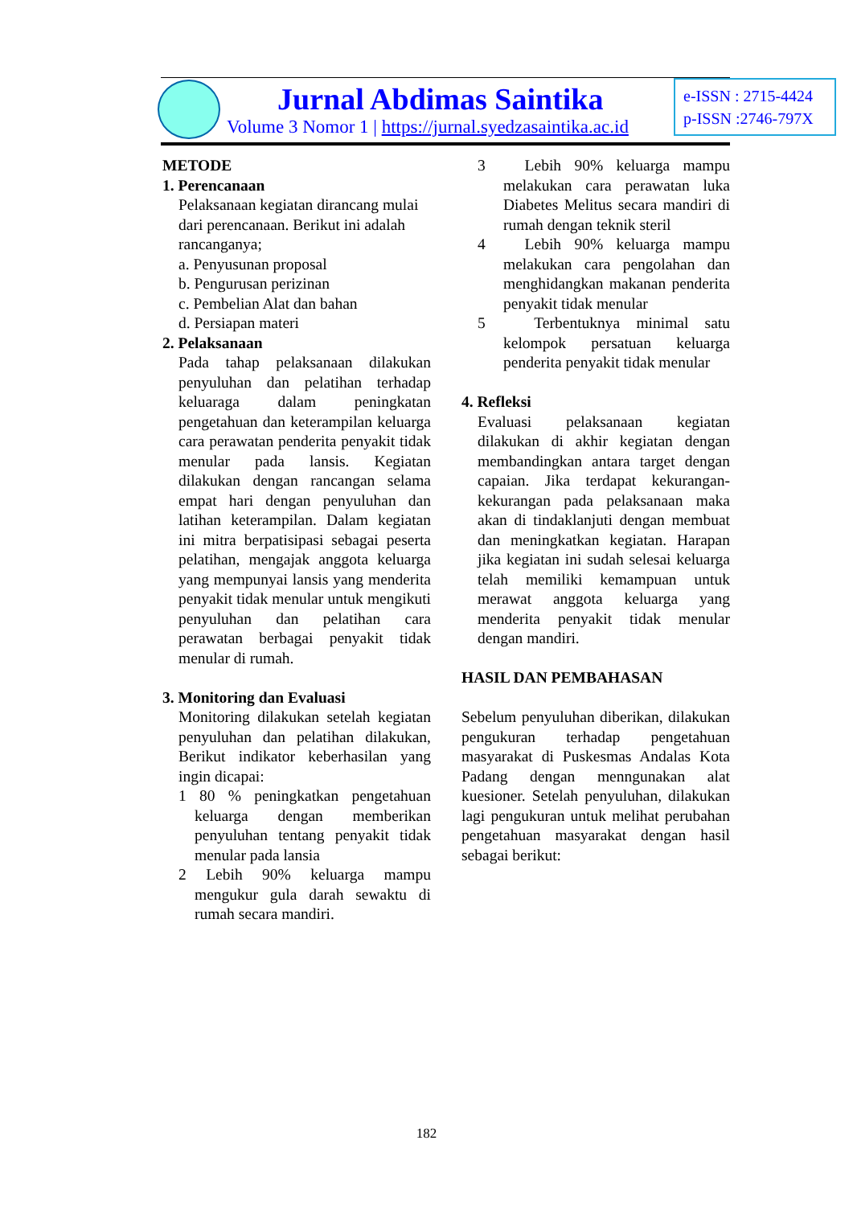Jurnal Abdimas Saintika
Volume 3 Nomor 1 | https://jurnal.syedzasaintika.ac.id
e-ISSN : 2715-4424
p-ISSN :2746-797X
METODE
1. Perencanaan
Pelaksanaan kegiatan dirancang mulai dari perencanaan. Berikut ini adalah rancanganya;
a. Penyusunan proposal
b. Pengurusan perizinan
c. Pembelian Alat dan bahan
d. Persiapan materi
2. Pelaksanaan
Pada tahap pelaksanaan dilakukan penyuluhan dan pelatihan terhadap keluaraga dalam peningkatan pengetahuan dan keterampilan keluarga cara perawatan penderita penyakit tidak menular pada lansis. Kegiatan dilakukan dengan rancangan selama empat hari dengan penyuluhan dan latihan keterampilan. Dalam kegiatan ini mitra berpatisipasi sebagai peserta pelatihan, mengajak anggota keluarga yang mempunyai lansis yang menderita penyakit tidak menular untuk mengikuti penyuluhan dan pelatihan cara perawatan berbagai penyakit tidak menular di rumah.
3. Monitoring dan Evaluasi
Monitoring dilakukan setelah kegiatan penyuluhan dan pelatihan dilakukan, Berikut indikator keberhasilan yang ingin dicapai:
1 80 % peningkatkan pengetahuan keluarga dengan memberikan penyuluhan tentang penyakit tidak menular pada lansia
2 Lebih 90% keluarga mampu mengukur gula darah sewaktu di rumah secara mandiri.
3 Lebih 90% keluarga mampu melakukan cara perawatan luka Diabetes Melitus secara mandiri di rumah dengan teknik steril
4 Lebih 90% keluarga mampu melakukan cara pengolahan dan menghidangkan makanan penderita penyakit tidak menular
5 Terbentuknya minimal satu kelompok persatuan keluarga penderita penyakit tidak menular
4. Refleksi
Evaluasi pelaksanaan kegiatan dilakukan di akhir kegiatan dengan membandingkan antara target dengan capaian. Jika terdapat kekurangan-kekurangan pada pelaksanaan maka akan di tindaklanjuti dengan membuat dan meningkatkan kegiatan. Harapan jika kegiatan ini sudah selesai keluarga telah memiliki kemampuan untuk merawat anggota keluarga yang menderita penyakit tidak menular dengan mandiri.
HASIL DAN PEMBAHASAN
Sebelum penyuluhan diberikan, dilakukan pengukuran terhadap pengetahuan masyarakat di Puskesmas Andalas Kota Padang dengan menngunakan alat kuesioner. Setelah penyuluhan, dilakukan lagi pengukuran untuk melihat perubahan pengetahuan masyarakat dengan hasil sebagai berikut:
182